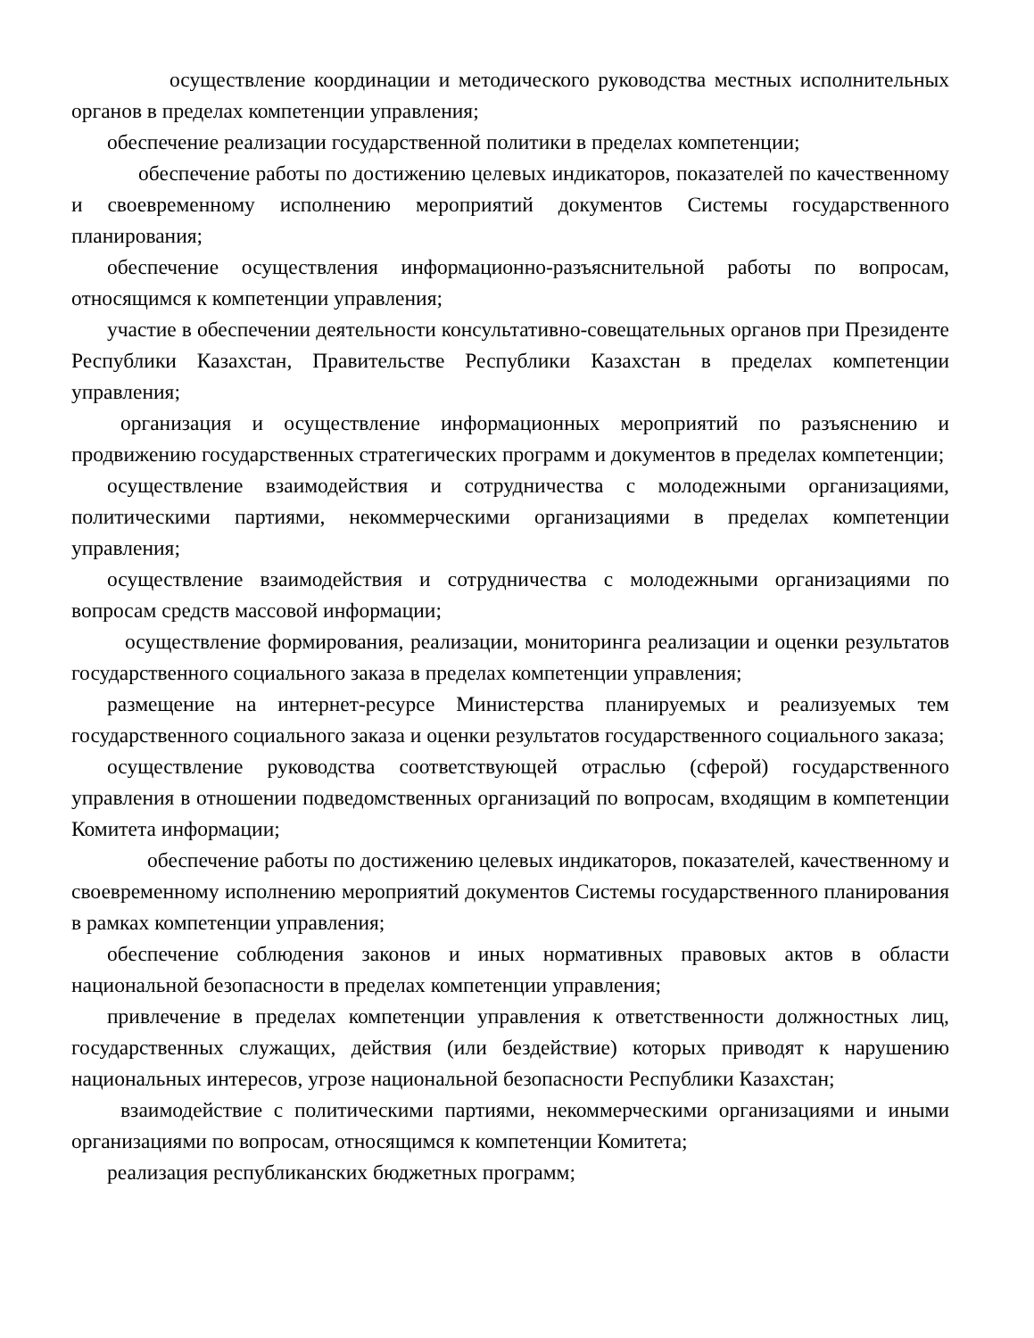осуществление координации и методического руководства местных исполнительных органов в пределах компетенции управления;
обеспечение реализации государственной политики в пределах компетенции;
обеспечение работы по достижению целевых индикаторов, показателей по качественному и своевременному исполнению мероприятий документов Системы государственного планирования;
обеспечение осуществления информационно-разъяснительной работы по вопросам, относящимся к компетенции управления;
участие в обеспечении деятельности консультативно-совещательных органов при Президенте Республики Казахстан, Правительстве Республики Казахстан в пределах компетенции управления;
организация и осуществление информационных мероприятий по разъяснению и продвижению государственных стратегических программ и документов в пределах компетенции;
осуществление взаимодействия и сотрудничества с молодежными организациями, политическими партиями, некоммерческими организациями в пределах компетенции управления;
осуществление взаимодействия и сотрудничества с молодежными организациями по вопросам средств массовой информации;
осуществление формирования, реализации, мониторинга реализации и оценки результатов государственного социального заказа в пределах компетенции управления;
размещение на интернет-ресурсе Министерства планируемых и реализуемых тем государственного социального заказа и оценки результатов государственного социального заказа;
осуществление руководства соответствующей отраслью (сферой) государственного управления в отношении подведомственных организаций по вопросам, входящим в компетенции Комитета информации;
обеспечение работы по достижению целевых индикаторов, показателей, качественному и своевременному исполнению мероприятий документов Системы государственного планирования в рамках компетенции управления;
обеспечение соблюдения законов и иных нормативных правовых актов в области национальной безопасности в пределах компетенции управления;
привлечение в пределах компетенции управления к ответственности должностных лиц, государственных служащих, действия (или бездействие) которых приводят к нарушению национальных интересов, угрозе национальной безопасности Республики Казахстан;
взаимодействие с политическими партиями, некоммерческими организациями и иными организациями по вопросам, относящимся к компетенции Комитета;
реализация республиканских бюджетных программ;